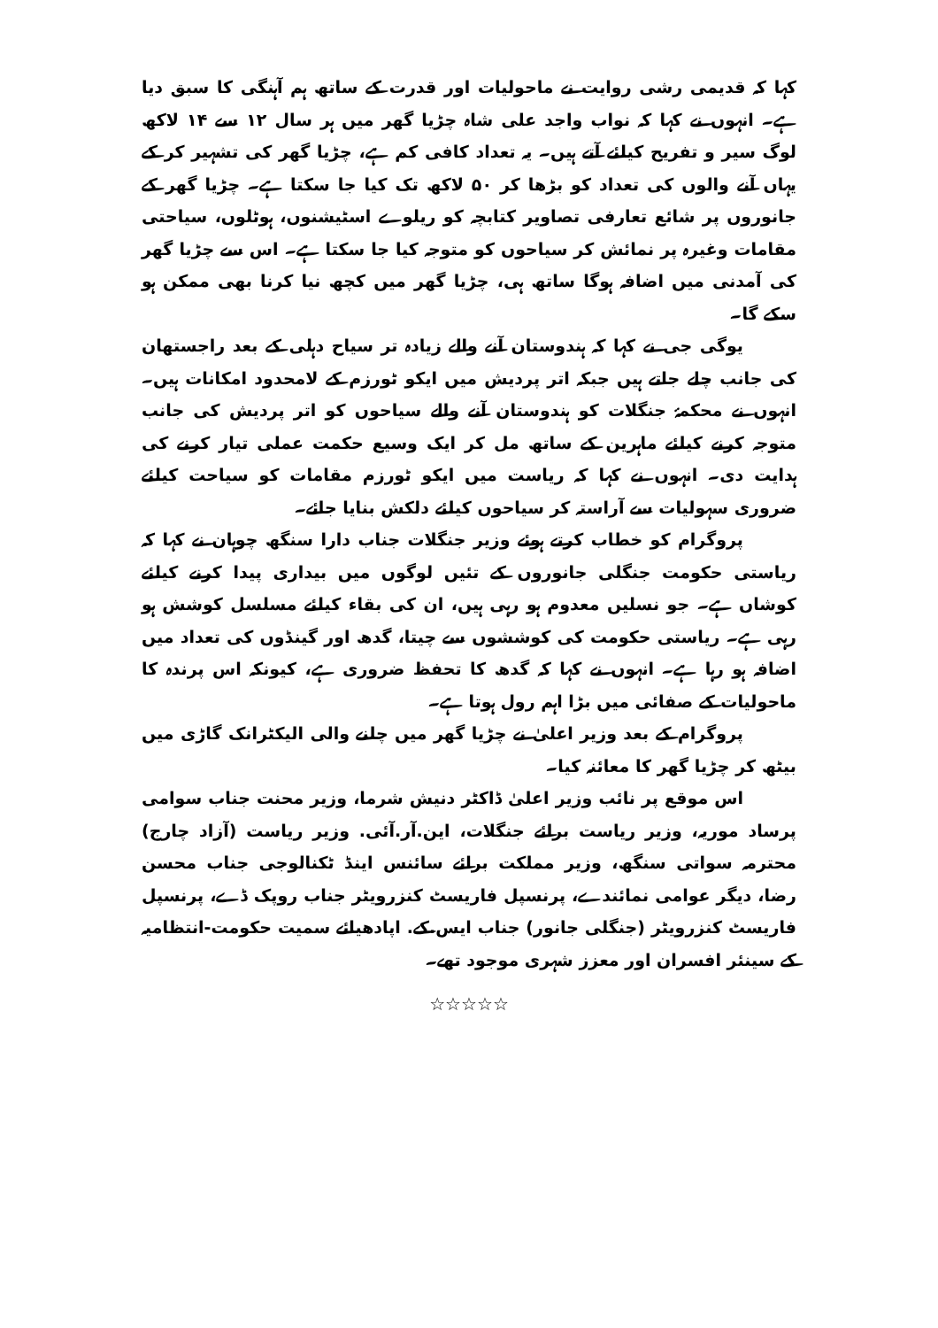کہا کہ قدیمی رشی روایت نے ماحولیات اور قدرت کے ساتھ ہم آہنگی کا سبق دیا ہے۔ انہوں نے کہا کہ نواب واجد علی شاہ چڑیا گھر میں ہر سال ۱۲ سے ۱۴ لاکھ لوگ سیر و تفریح کیلئے آتے ہیں۔ یہ تعداد کافی کم ہے، چڑیا گھر کی تشہیر کر کے یہاں آنے والوں کی تعداد کو بڑھا کر ۵۰ لاکھ تک کیا جا سکتا ہے۔ چڑیا گھر کے جانوروں پر شائع تعارفی تصاویر کتابچہ کو ریلوے اسٹیشنوں، ہوٹلوں، سیاحتی مقامات وغیرہ پر نمائش کر سیاحوں کو متوجہ کیا جا سکتا ہے۔ اس سے چڑیا گھر کی آمدنی میں اضافہ ہوگا ساتھ ہی، چڑیا گھر میں کچھ نیا کرنا بھی ممکن ہو سکے گا۔
یوگی جی نے کہا کہ ہندوستان آنے والے زیادہ تر سیاح دہلی کے بعد راجستھان کی جانب چلے جاتے ہیں جبکہ اتر پردیش میں ایکو ٹورزم کے لامحدود امکانات ہیں۔ انہوں نے محکمۂ جنگلات کو ہندوستان آنے والے سیاحوں کو اتر پردیش کی جانب متوجہ کرنے کیلئے ماہرین کے ساتھ مل کر ایک وسیع حکمت عملی تیار کرنے کی ہدایت دی۔ انہوں نے کہا کہ ریاست میں ایکو ٹورزم مقامات کو سیاحت کیلئے ضروری سہولیات سے آراستہ کر سیاحوں کیلئے دلکش بنایا جائے۔
پروگرام کو خطاب کرتے ہوئے وزیر جنگلات جناب دارا سنگھ چوہان نے کہا کہ ریاستی حکومت جنگلی جانوروں کے تئیں لوگوں میں بیداری پیدا کرنے کیلئے کوشاں ہے۔ جو نسلیں معدوم ہو رہی ہیں، ان کی بقاء کیلئے مسلسل کوشش ہو رہی ہے۔ ریاستی حکومت کی کوششوں سے چیتا، گدھ اور گینڈوں کی تعداد میں اضافہ ہو رہا ہے۔ انہوں نے کہا کہ گدھ کا تحفظ ضروری ہے، کیونکہ اس پرندہ کا ماحولیات کے صفائی میں بڑا اہم رول ہوتا ہے۔
پروگرام کے بعد وزیر اعلیٰ نے چڑیا گھر میں چلنے والی الیکٹرانک گاڑی میں بیٹھ کر چڑیا گھر کا معائنہ کیا۔
اس موقع پر نائب وزیر اعلیٰ ڈاکٹر دنیش شرما، وزیر محنت جناب سوامی پرساد موریہ، وزیر ریاست برائے جنگلات، این.آر.آئی. وزیر ریاست (آزاد چارج) محترمہ سواتی سنگھ، وزیر مملکت برائے سائنس اینڈ ٹکنالوجی جناب محسن رضا، دیگر عوامی نمائندے، پرنسپل فاریسٹ کنزرویٹر جناب روپک ڈے، پرنسپل فاریسٹ کنزرویٹر (جنگلی جانور) جناب ایس.کے. اپادھیائے سمیت حکومت-انتظامیہ کے سینئر افسران اور معزز شہری موجود تھے۔
☆☆☆☆☆